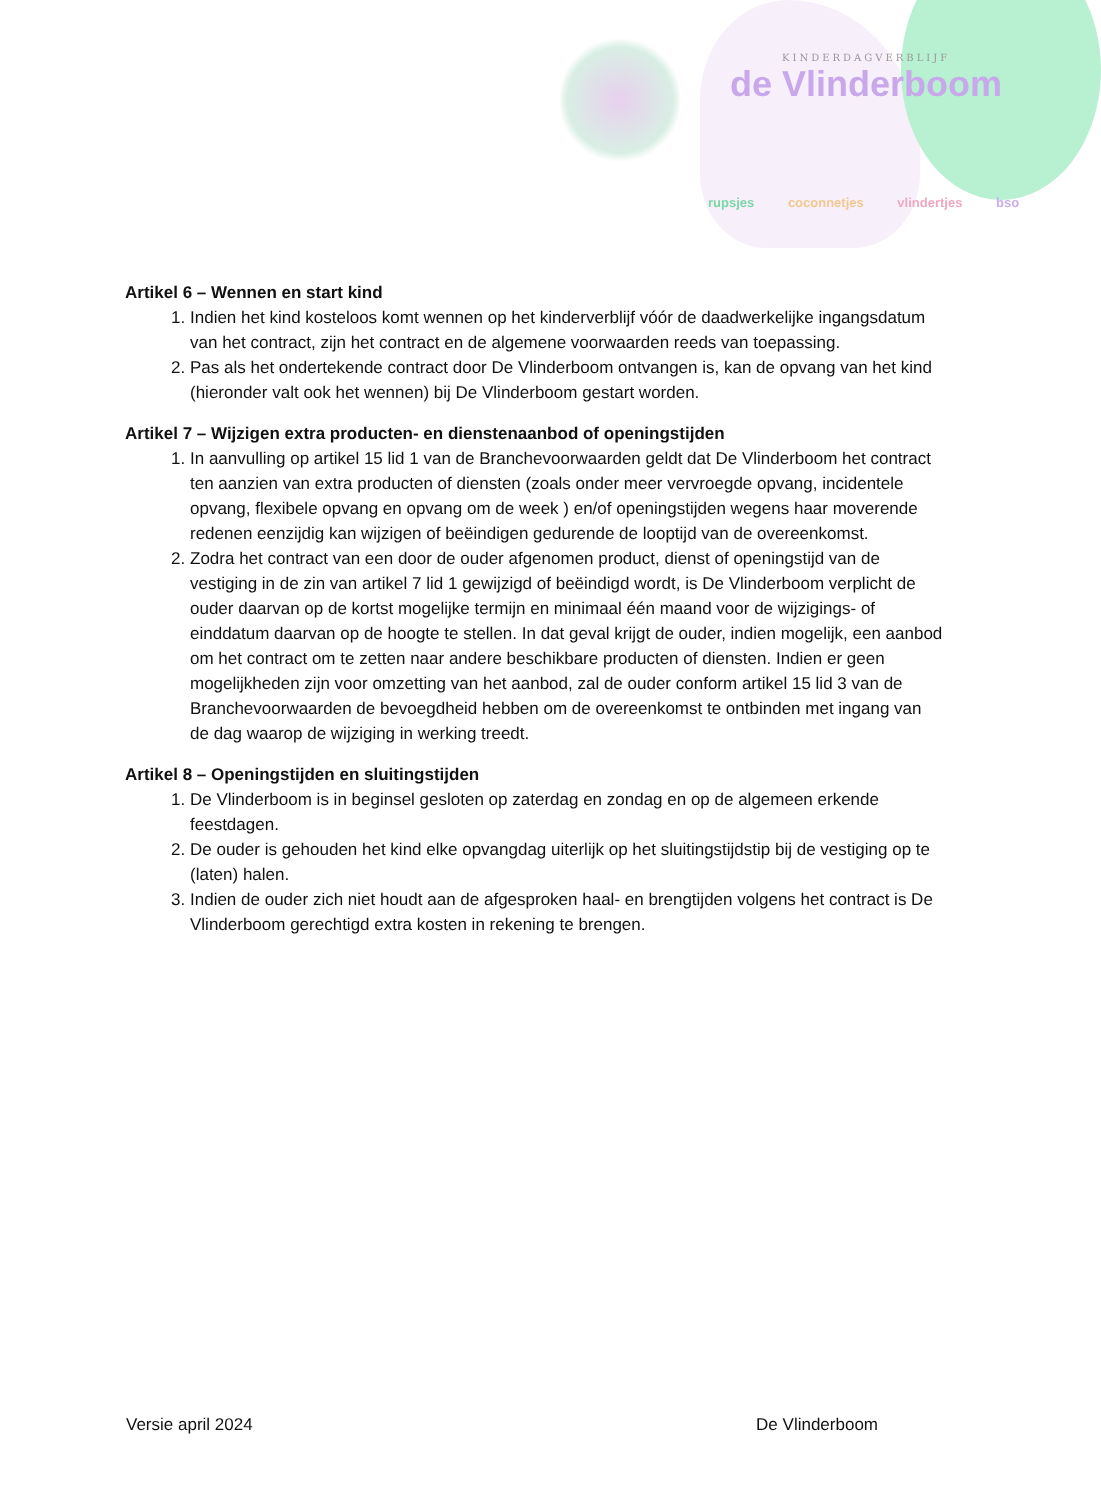KINDERDAGVERBLIJF
de Vlinderboom
rupsjes coconnetjes vlindertjes bso
Artikel 6 – Wennen en start kind
1. Indien het kind kosteloos komt wennen op het kinderverblijf vóór de daadwerkelijke ingangsdatum van het contract, zijn het contract en de algemene voorwaarden reeds van toepassing.
2. Pas als het ondertekende contract door De Vlinderboom ontvangen is, kan de opvang van het kind (hieronder valt ook het wennen) bij De Vlinderboom gestart worden.
Artikel 7 – Wijzigen extra producten- en dienstenaanbod of openingstijden
1. In aanvulling op artikel 15 lid 1 van de Branchevoorwaarden geldt dat De Vlinderboom het contract ten aanzien van extra producten of diensten (zoals onder meer vervroegde opvang, incidentele opvang, flexibele opvang en opvang om de week ) en/of openingstijden wegens haar moverende redenen eenzijdig kan wijzigen of beëindigen gedurende de looptijd van de overeenkomst.
2. Zodra het contract van een door de ouder afgenomen product, dienst of openingstijd van de vestiging in de zin van artikel 7 lid 1 gewijzigd of beëindigd wordt, is De Vlinderboom verplicht de ouder daarvan op de kortst mogelijke termijn en minimaal één maand voor de wijzigings- of einddatum daarvan op de hoogte te stellen. In dat geval krijgt de ouder, indien mogelijk, een aanbod om het contract om te zetten naar andere beschikbare producten of diensten. Indien er geen mogelijkheden zijn voor omzetting van het aanbod, zal de ouder conform artikel 15 lid 3 van de Branchevoorwaarden de bevoegdheid hebben om de overeenkomst te ontbinden met ingang van de dag waarop de wijziging in werking treedt.
Artikel 8 – Openingstijden en sluitingstijden
1. De Vlinderboom is in beginsel gesloten op zaterdag en zondag en op de algemeen erkende feestdagen.
2. De ouder is gehouden het kind elke opvangdag uiterlijk op het sluitingstijdstip bij de vestiging op te (laten) halen.
3. Indien de ouder zich niet houdt aan de afgesproken haal- en brengtijden volgens het contract is De Vlinderboom gerechtigd extra kosten in rekening te brengen.
Versie april 2024 De Vlinderboom